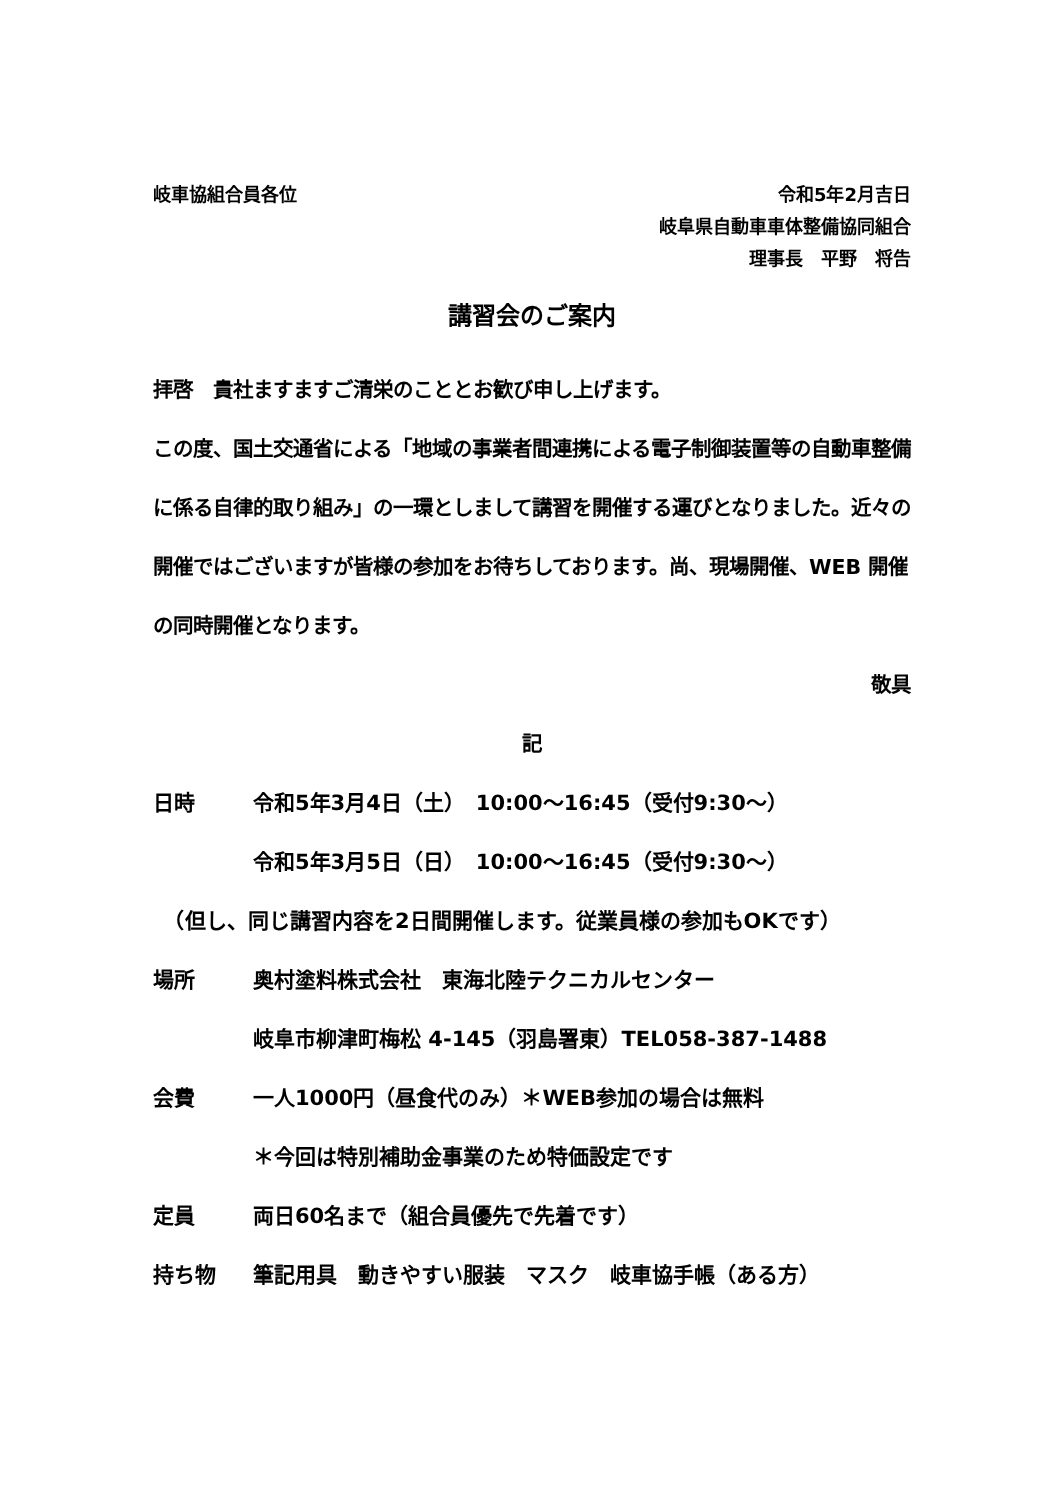岐車協組合員各位 令和5年2月吉日
岐阜県自動車車体整備協同組合
理事長　平野　将告
講習会のご案内
拝啓　貴社ますますご清栄のこととお歓び申し上げます。
この度、国土交通省による「地域の事業者間連携による電子制御装置等の自動車整備に係る自律的取り組み」の一環としまして講習を開催する運びとなりました。近々の開催ではございますが皆様の参加をお待ちしております。尚、現場開催、WEB 開催の同時開催となります。
敬具
記
日時 令和5年3月4日（土）　10:00～16:45（受付9:30～）
令和5年3月5日（日）　10:00～16:45（受付9:30～）
　（但し、同じ講習内容を2日間開催します。従業員様の参加もOKです）
場所 奥村塗料株式会社　東海北陸テクニカルセンター
岐阜市柳津町梅松 4-145（羽島署東）TEL058-387-1488
会費 一人1000円（昼食代のみ）＊WEB参加の場合は無料
＊今回は特別補助金事業のため特価設定です
定員 両日60名まで（組合員優先で先着です）
持ち物 筆記用具　動きやすい服装　マスク　岐車協手帳（ある方）